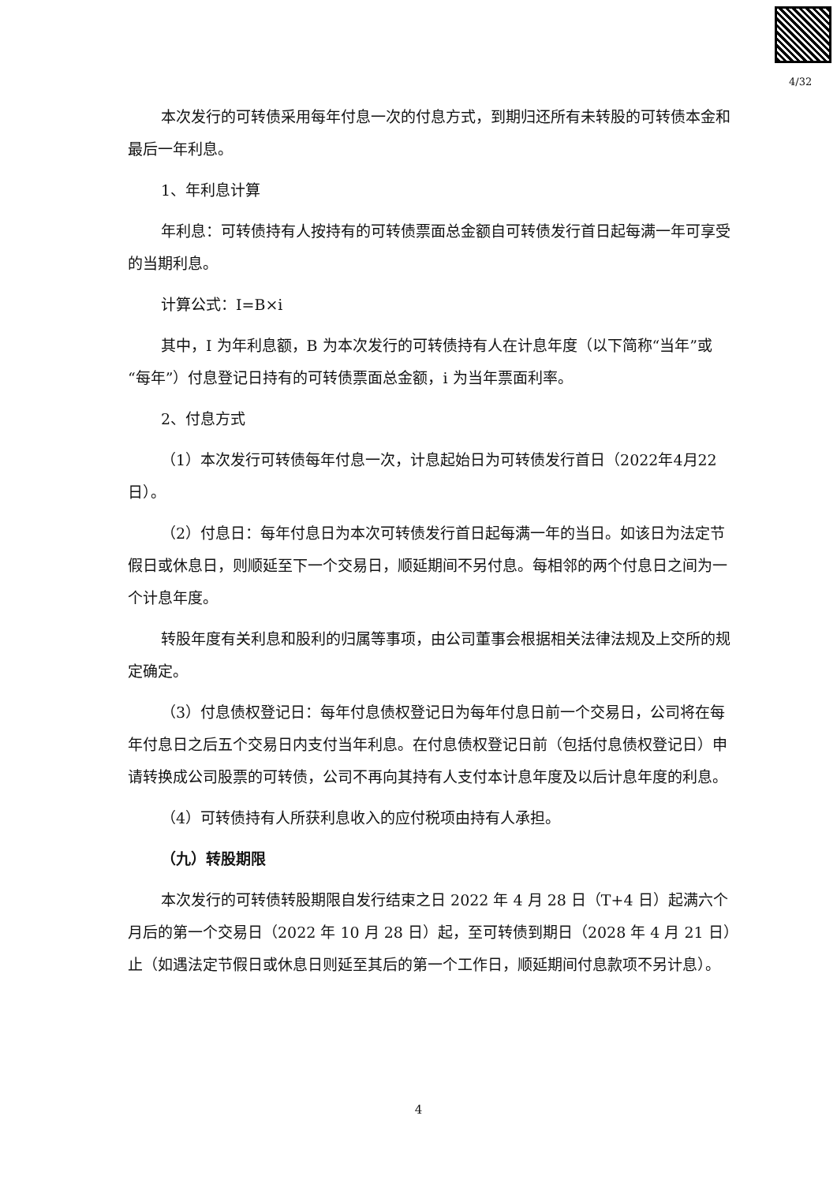4/32
本次发行的可转债采用每年付息一次的付息方式，到期归还所有未转股的可转债本金和最后一年利息。
1、年利息计算
年利息：可转债持有人按持有的可转债票面总金额自可转债发行首日起每满一年可享受的当期利息。
计算公式：I=B×i
其中，I 为年利息额，B 为本次发行的可转债持有人在计息年度（以下简称“当年”或“每年”）付息登记日持有的可转债票面总金额，i 为当年票面利率。
2、付息方式
（1）本次发行可转债每年付息一次，计息起始日为可转债发行首日（2022年4月22日）。
（2）付息日：每年付息日为本次可转债发行首日起每满一年的当日。如该日为法定节假日或休息日，则顺延至下一个交易日，顺延期间不另付息。每相邻的两个付息日之间为一个计息年度。
转股年度有关利息和股利的归属等事项，由公司董事会根据相关法律法规及上交所的规定确定。
（3）付息债权登记日：每年付息债权登记日为每年付息日前一个交易日，公司将在每年付息日之后五个交易日内支付当年利息。在付息债权登记日前（包括付息债权登记日）申请转换成公司股票的可转债，公司不再向其持有人支付本计息年度及以后计息年度的利息。
（4）可转债持有人所获利息收入的应付税项由持有人承担。
（九）转股期限
本次发行的可转债转股期限自发行结束之日 2022 年 4 月 28 日（T+4 日）起满六个月后的第一个交易日（2022 年 10 月 28 日）起，至可转债到期日（2028 年 4 月 21 日）止（如遇法定节假日或休息日则延至其后的第一个工作日，顺延期间付息款项不另计息）。
4